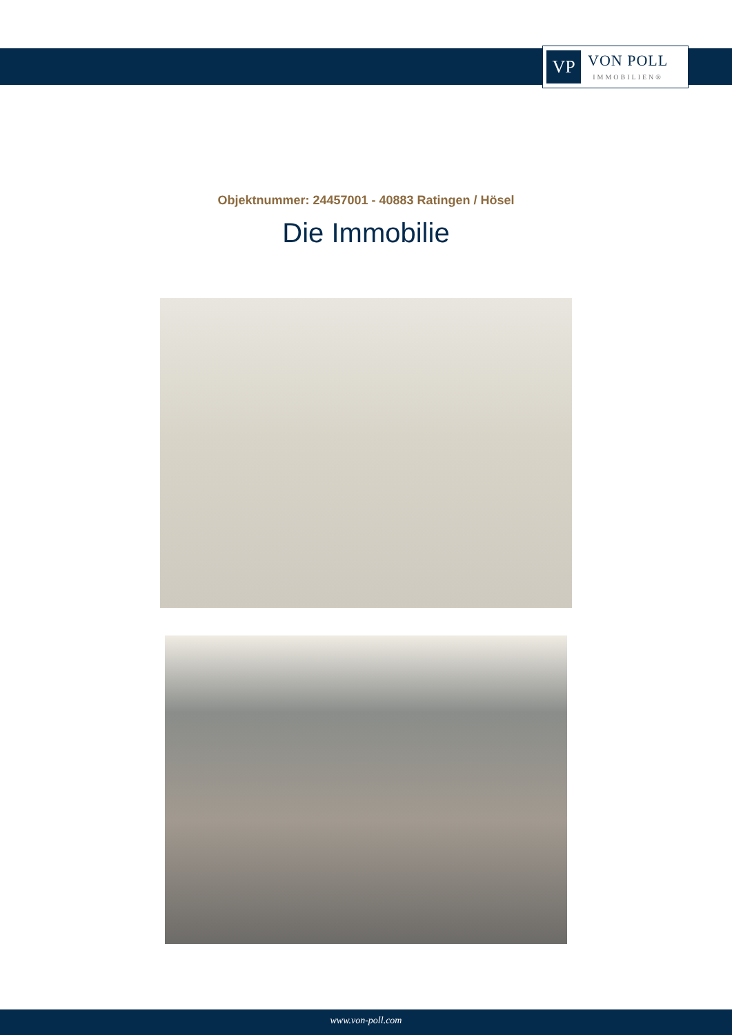VP
VON POLL
IMMOBILIEN®
Objektnummer: 24457001 - 40883 Ratingen / Hösel
Die Immobilie
www.von-poll.com